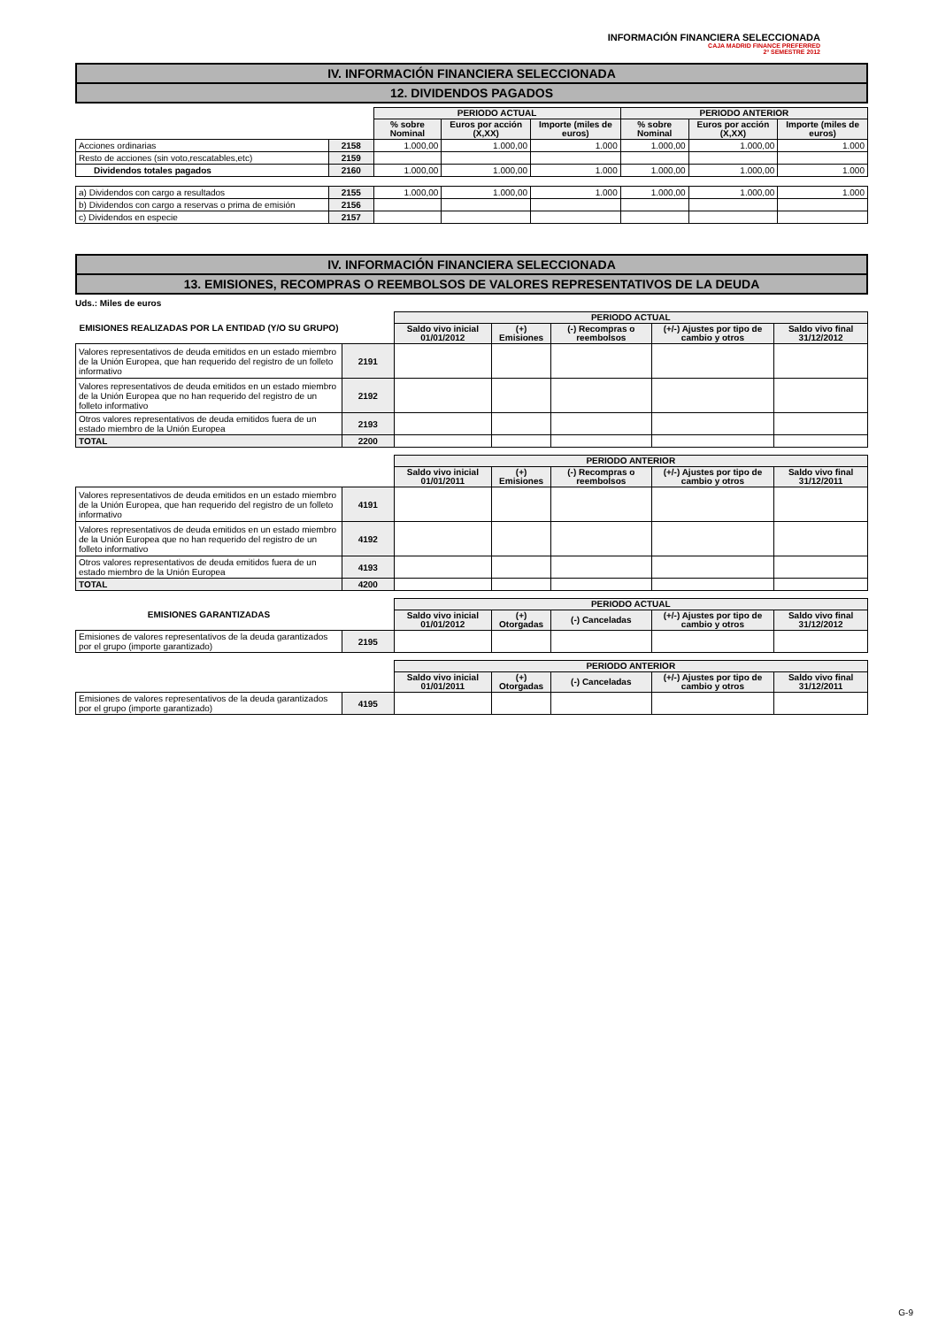INFORMACIÓN FINANCIERA SELECCIONADA
CAJA MADRID FINANCE PREFERRED
2º SEMESTRE 2012
IV. INFORMACIÓN FINANCIERA SELECCIONADA
12. DIVIDENDOS PAGADOS
| | | PERIODO ACTUAL | | | PERIODO ANTERIOR | | |
| | | % sobre Nominal | Euros por acción (X,XX) | Importe (miles de euros) | % sobre Nominal | Euros por acción (X,XX) | Importe (miles de euros) |
| Acciones ordinarias | 2158 | 1.000,00 | 1.000,00 | 1.000 | 1.000,00 | 1.000,00 | 1.000 |
| Resto de acciones (sin voto,rescatables,etc) | 2159 | | | | | | |
| Dividendos totales pagados | 2160 | 1.000,00 | 1.000,00 | 1.000 | 1.000,00 | 1.000,00 | 1.000 |
| a) Dividendos con cargo a resultados | 2155 | 1.000,00 | 1.000,00 | 1.000 | 1.000,00 | 1.000,00 | 1.000 |
| b) Dividendos con cargo a reservas o prima de emisión | 2156 | | | | | | |
| c) Dividendos en especie | 2157 | | | | | | |
IV. INFORMACIÓN FINANCIERA SELECCIONADA
13. EMISIONES, RECOMPRAS O REEMBOLSOS DE VALORES REPRESENTATIVOS DE LA DEUDA
Uds.: Miles de euros
| EMISIONES REALIZADAS POR LA ENTIDAD (Y/O SU GRUPO) | | PERIODO ACTUAL | | | | |
| | | Saldo vivo inicial 01/01/2012 | (+) Emisiones | (-) Recompras o reembolsos | (+/-) Ajustes por tipo de cambio y otros | Saldo vivo final 31/12/2012 |
| Valores representativos de deuda emitidos en un estado miembro de la Unión Europea, que han requerido del registro de un folleto informativo | 2191 | | | | | |
| Valores representativos de deuda emitidos en un estado miembro de la Unión Europea que no han requerido del registro de un folleto informativo | 2192 | | | | | |
| Otros valores representativos de deuda emitidos fuera de un estado miembro de la Unión Europea | 2193 | | | | | |
| TOTAL | 2200 | | | | | |
| | | PERIODO ANTERIOR | | | | |
| | | Saldo vivo inicial 01/01/2011 | (+) Emisiones | (-) Recompras o reembolsos | (+/-) Ajustes por tipo de cambio y otros | Saldo vivo final 31/12/2011 |
| Valores representativos de deuda emitidos en un estado miembro de la Unión Europea, que han requerido del registro de un folleto informativo | 4191 | | | | | |
| Valores representativos de deuda emitidos en un estado miembro de la Unión Europea que no han requerido del registro de un folleto informativo | 4192 | | | | | |
| Otros valores representativos de deuda emitidos fuera de un estado miembro de la Unión Europea | 4193 | | | | | |
| TOTAL | 4200 | | | | | |
| EMISIONES GARANTIZADAS | | PERIODO ACTUAL | | | | |
| | | Saldo vivo inicial 01/01/2012 | (+) Otorgadas | (-) Canceladas | (+/-) Ajustes por tipo de cambio y otros | Saldo vivo final 31/12/2012 |
| Emisiones de valores representativos de la deuda garantizados por el grupo (importe garantizado) | 2195 | | | | | |
| | | PERIODO ANTERIOR | | | | |
| | | Saldo vivo inicial 01/01/2011 | (+) Otorgadas | (-) Canceladas | (+/-) Ajustes por tipo de cambio y otros | Saldo vivo final 31/12/2011 |
| Emisiones de valores representativos de la deuda garantizados por el grupo (importe garantizado) | 4195 | | | | | |
G-9